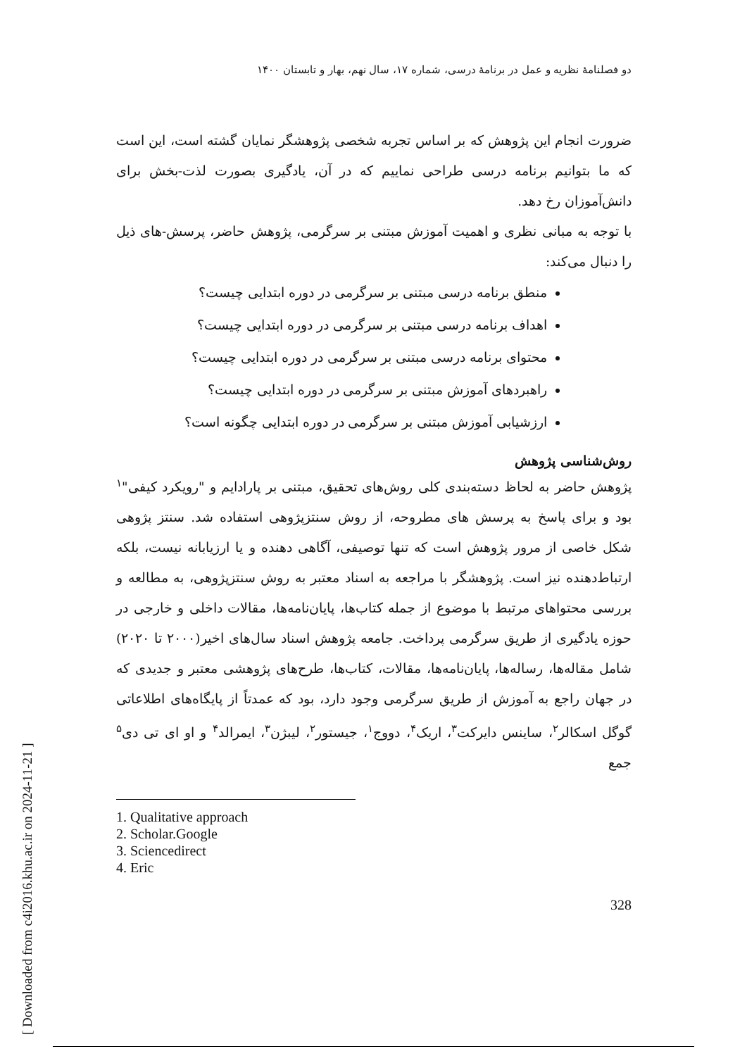[ Downloaded from c4i2016.khu.ac.ir on 2024-11-21 ]
دو فصلنامهٔ نظریه و عمل در برنامهٔ درسی، شماره ۱۷، سال نهم، بهار و تابستان ۱۴۰۰
ضرورت انجام این پژوهش که بر اساس تجربه شخصی پژوهشگر نمایان گشته است، این است که ما بتوانیم برنامه درسی طراحی نماییم که در آن، یادگیری بصورت لذت-بخش برای دانش‌آموزان رخ دهد.
با توجه به مبانی نظری و اهمیت آموزش مبتنی بر سرگرمی، پژوهش حاضر، پرسش-های ذیل را دنبال می‌کند:
منطق برنامه درسی مبتنی بر سرگرمی در دوره ابتدایی چیست؟
اهداف برنامه درسی مبتنی بر سرگرمی در دوره ابتدایی چیست؟
محتوای برنامه درسی مبتنی بر سرگرمی در دوره ابتدایی چیست؟
راهبردهای آموزش مبتنی بر سرگرمی در دوره ابتدایی چیست؟
ارزشیابی آموزش مبتنی بر سرگرمی در دوره ابتدایی چگونه است؟
روش‌شناسی پژوهش
پژوهش حاضر به لحاظ دسته‌بندی کلی روش‌های تحقیق، مبتنی بر پارادایم و "رویکرد کیفی"<sup>۱</sup> بود و برای پاسخ به پرسش های مطروحه، از روش سنتزپژوهی استفاده شد. سنتز پژوهی شکل خاصی از مرور پژوهش است که تنها توصیفی، آگاهی دهنده و یا ارزیابانه نیست، بلکه ارتباط‌دهنده نیز است. پژوهشگر با مراجعه به اسناد معتبر به روش سنتزپژوهی، به مطالعه و بررسی محتواهای مرتبط با موضوع از جمله کتاب‌ها، پایان‌نامه‌ها، مقالات داخلی و خارجی در حوزه یادگیری از طریق سرگرمی پرداخت. جامعه پژوهش اسناد سال‌های اخیر(۲۰۰۰ تا ۲۰۲۰) شامل مقاله‌ها، رساله‌ها، پایان‌نامه‌ها، مقالات، کتاب‌ها، طرح‌های پژوهشی معتبر و جدیدی که در جهان راجع به آموزش از طریق سرگرمی وجود دارد، بود که عمدتاً از پایگاه‌های اطلاعاتی گوگل اسکالر<sup>۲</sup>، ساینس دایرکت<sup>۳</sup>، اریک<sup>۴</sup>، دووج<sup>۱</sup>، جیستور<sup>۲</sup>، لیبژن<sup>۳</sup>، ایمرالد<sup>۴</sup> و او ای تی دی<sup>۵</sup> جمع
1. Qualitative approach
2. Scholar.Google
3. Sciencedirect
4. Eric
328